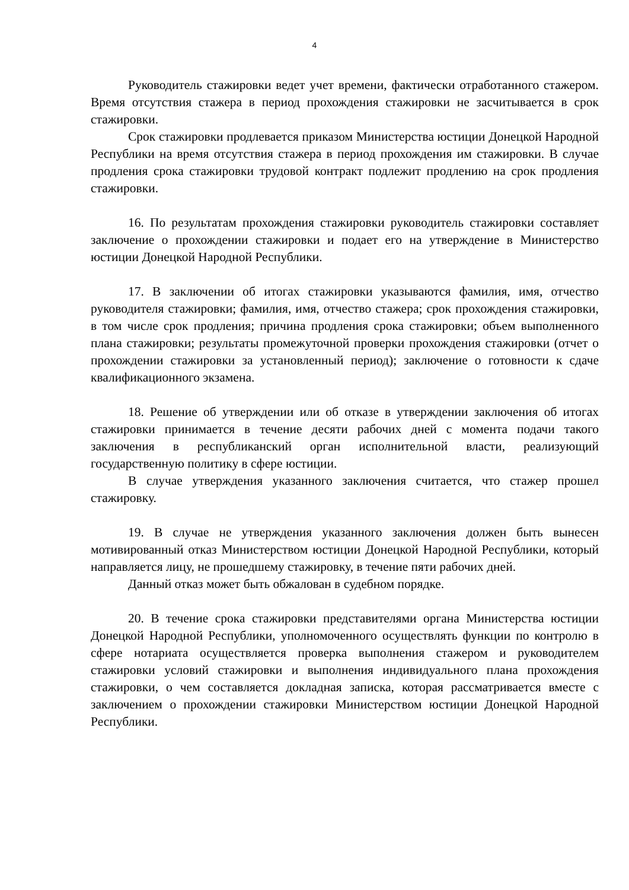4
Руководитель стажировки ведет учет времени, фактически отработанного стажером. Время отсутствия стажера в период прохождения стажировки не засчитывается в срок стажировки.
Срок стажировки продлевается приказом Министерства юстиции Донецкой Народной Республики на время отсутствия стажера в период прохождения им стажировки. В случае продления срока стажировки трудовой контракт подлежит продлению на срок продления стажировки.
16. По результатам прохождения стажировки руководитель стажировки составляет заключение о прохождении стажировки и подает его на утверждение в Министерство юстиции Донецкой Народной Республики.
17. В заключении об итогах стажировки указываются фамилия, имя, отчество руководителя стажировки; фамилия, имя, отчество стажера; срок прохождения стажировки, в том числе срок продления; причина продления срока стажировки; объем выполненного плана стажировки; результаты промежуточной проверки прохождения стажировки (отчет о прохождении стажировки за установленный период); заключение о готовности к сдаче квалификационного экзамена.
18. Решение об утверждении или об отказе в утверждении заключения об итогах стажировки принимается в течение десяти рабочих дней с момента подачи такого заключения в республиканский орган исполнительной власти, реализующий государственную политику в сфере юстиции.
В случае утверждения указанного заключения считается, что стажер прошел стажировку.
19. В случае не утверждения указанного заключения должен быть вынесен мотивированный отказ Министерством юстиции Донецкой Народной Республики, который направляется лицу, не прошедшему стажировку, в течение пяти рабочих дней.
Данный отказ может быть обжалован в судебном порядке.
20. В течение срока стажировки представителями органа Министерства юстиции Донецкой Народной Республики, уполномоченного осуществлять функции по контролю в сфере нотариата осуществляется проверка выполнения стажером и руководителем стажировки условий стажировки и выполнения индивидуального плана прохождения стажировки, о чем составляется докладная записка, которая рассматривается вместе с заключением о прохождении стажировки Министерством юстиции Донецкой Народной Республики.